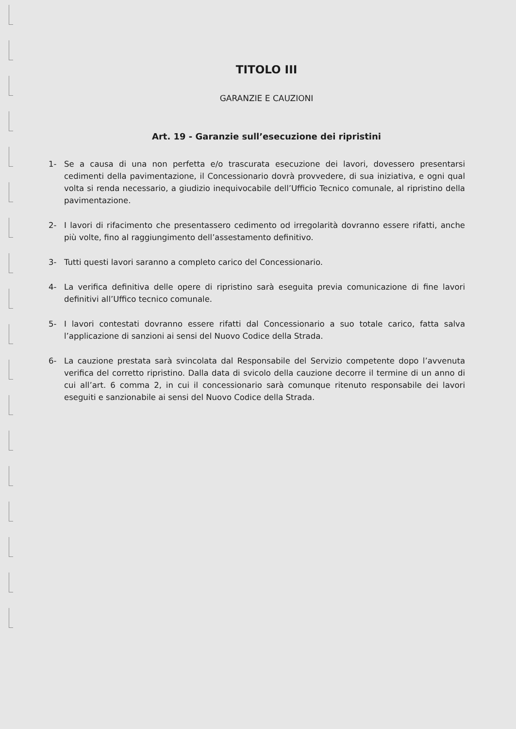TITOLO III
GARANZIE E CAUZIONI
Art. 19 - Garanzie sull’esecuzione dei ripristini
1- Se a causa di una non perfetta e/o trascurata esecuzione dei lavori, dovessero presentarsi cedimenti della pavimentazione, il Concessionario dovrà provvedere, di sua iniziativa, e ogni qual volta si renda necessario, a giudizio inequivocabile dell’Ufficio Tecnico comunale, al ripristino della pavimentazione.
2- I lavori di rifacimento che presentassero cedimento od irregolarità dovranno essere rifatti, anche più volte, fino al raggiungimento dell’assestamento definitivo.
3- Tutti questi lavori saranno a completo carico del Concessionario.
4- La verifica definitiva delle opere di ripristino sarà eseguita previa comunicazione di fine lavori definitivi all’Uffico tecnico comunale.
5- I lavori contestati dovranno essere rifatti dal Concessionario a suo totale carico, fatta salva l’applicazione di sanzioni ai sensi del Nuovo Codice della Strada.
6- La cauzione prestata sarà svincolata dal Responsabile del Servizio competente dopo l’avvenuta verifica del corretto ripristino. Dalla data di svicolo della cauzione decorre il termine di un anno di cui all’art. 6 comma 2, in cui il concessionario sarà comunque ritenuto responsabile dei lavori eseguiti e sanzionabile ai sensi del Nuovo Codice della Strada.